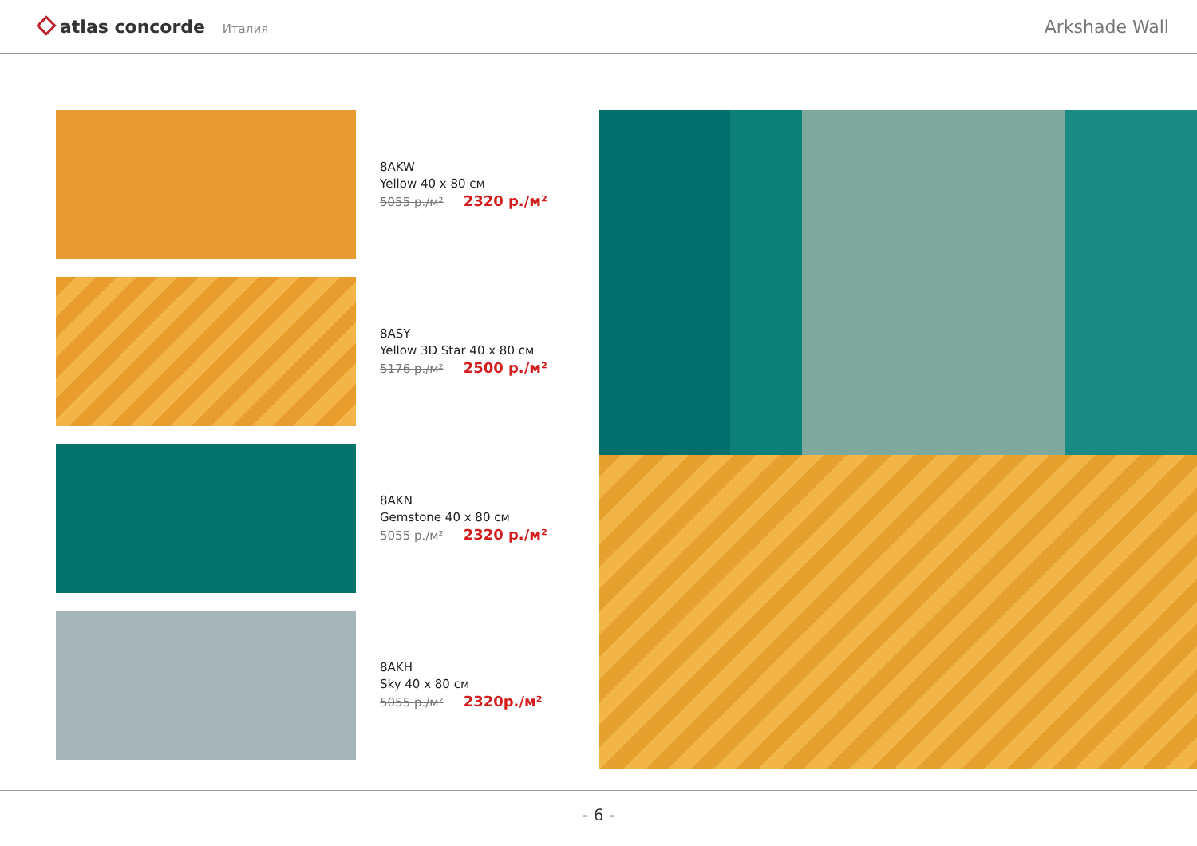atlas concorde Италия
Arkshade Wall
8AKW
Yellow 40 x 80 см
5055 р./м² 2320 р./м²
8ASY
Yellow 3D Star 40 x 80 см
5176 р./м² 2500 р./м²
8AKN
Gemstone 40 x 80 см
5055 р./м² 2320 р./м²
8AKH
Sky 40 x 80 см
5055 р./м² 2320р./м²
- 6 -